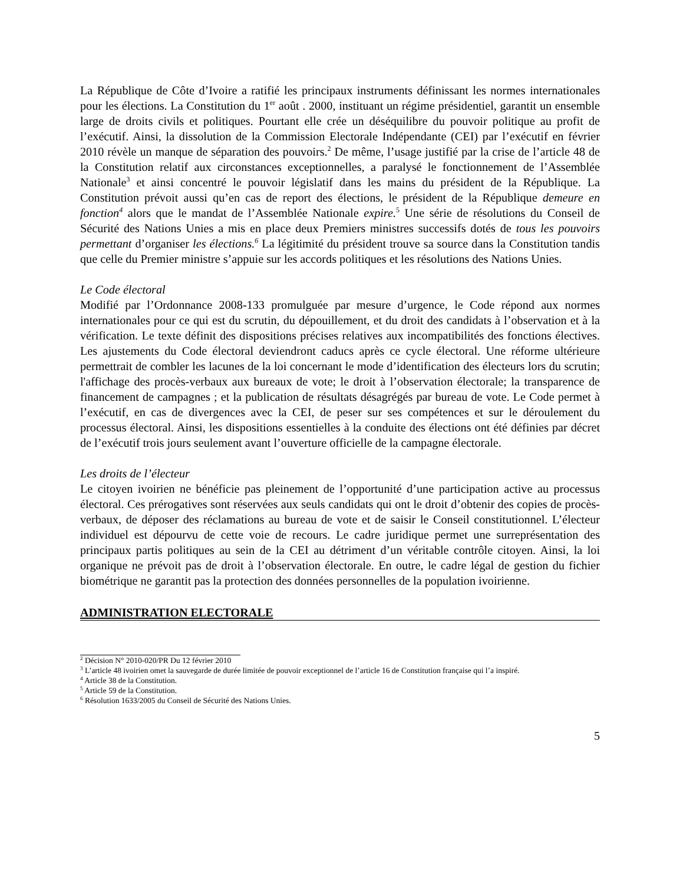La République de Côte d’Ivoire a ratifié les principaux instruments définissant les normes internationales pour les élections. La Constitution du 1<sup>er</sup> août . 2000, instituant un régime présidentiel, garantit un ensemble large de droits civils et politiques. Pourtant elle crée un déséquilibre du pouvoir politique au profit de l’exécutif. Ainsi, la dissolution de la Commission Electorale Indépendante (CEI) par l’exécutif en février 2010 révèle un manque de séparation des pouvoirs.<sup>2</sup> De même, l’usage justifié par la crise de l’article 48 de la Constitution relatif aux circonstances exceptionnelles, a paralysé le fonctionnement de l’Assemblée Nationale<sup>3</sup> et ainsi concentré le pouvoir législatif dans les mains du président de la République. La Constitution prévoit aussi qu’en cas de report des élections, le président de la République demeure en fonction<sup>4</sup> alors que le mandat de l’Assemblée Nationale expire.<sup>5</sup> Une série de résolutions du Conseil de Sécurité des Nations Unies a mis en place deux Premiers ministres successifs dotés de tous les pouvoirs permettant d’organiser les élections.<sup>6</sup> La légitimité du président trouve sa source dans la Constitution tandis que celle du Premier ministre s’appuie sur les accords politiques et les résolutions des Nations Unies.
Le Code électoral
Modifié par l’Ordonnance 2008-133 promulguée par mesure d’urgence, le Code répond aux normes internationales pour ce qui est du scrutin, du dépouillement, et du droit des candidats à l’observation et à la vérification. Le texte définit des dispositions précises relatives aux incompatibilités des fonctions électives. Les ajustements du Code électoral deviendront caducs après ce cycle électoral. Une réforme ultérieure permettrait de combler les lacunes de la loi concernant le mode d’identification des électeurs lors du scrutin; l'affichage des procès-verbaux aux bureaux de vote; le droit à l’observation électorale; la transparence de financement de campagnes ; et la publication de résultats désagrégés par bureau de vote. Le Code permet à l’exécutif, en cas de divergences avec la CEI, de peser sur ses compétences et sur le déroulement du processus électoral. Ainsi, les dispositions essentielles à la conduite des élections ont été définies par décret de l’exécutif trois jours seulement avant l’ouverture officielle de la campagne électorale.
Les droits de l’électeur
Le citoyen ivoirien ne bénéficie pas pleinement de l’opportunité d’une participation active au processus électoral. Ces prérogatives sont réservées aux seuls candidats qui ont le droit d’obtenir des copies de procès-verbaux, de déposer des réclamations au bureau de vote et de saisir le Conseil constitutionnel. L’électeur individuel est dépourvu de cette voie de recours. Le cadre juridique permet une surreprésentation des principaux partis politiques au sein de la CEI au détriment d’un véritable contrôle citoyen. Ainsi, la loi organique ne prévoit pas de droit à l’observation électorale. En outre, le cadre légal de gestion du fichier biométrique ne garantit pas la protection des données personnelles de la population ivoirienne.
ADMINISTRATION ELECTORALE
<sup>2</sup> Décision N° 2010-020/PR Du 12 février 2010
<sup>3</sup> L’article 48 ivoirien omet la sauvegarde de durée limitée de pouvoir exceptionnel de l’article 16 de Constitution française qui l’a inspiré.
<sup>4</sup> Article 38 de la Constitution.
<sup>5</sup> Article 59 de la Constitution.
<sup>6</sup> Résolution 1633/2005 du Conseil de Sécurité des Nations Unies.
5